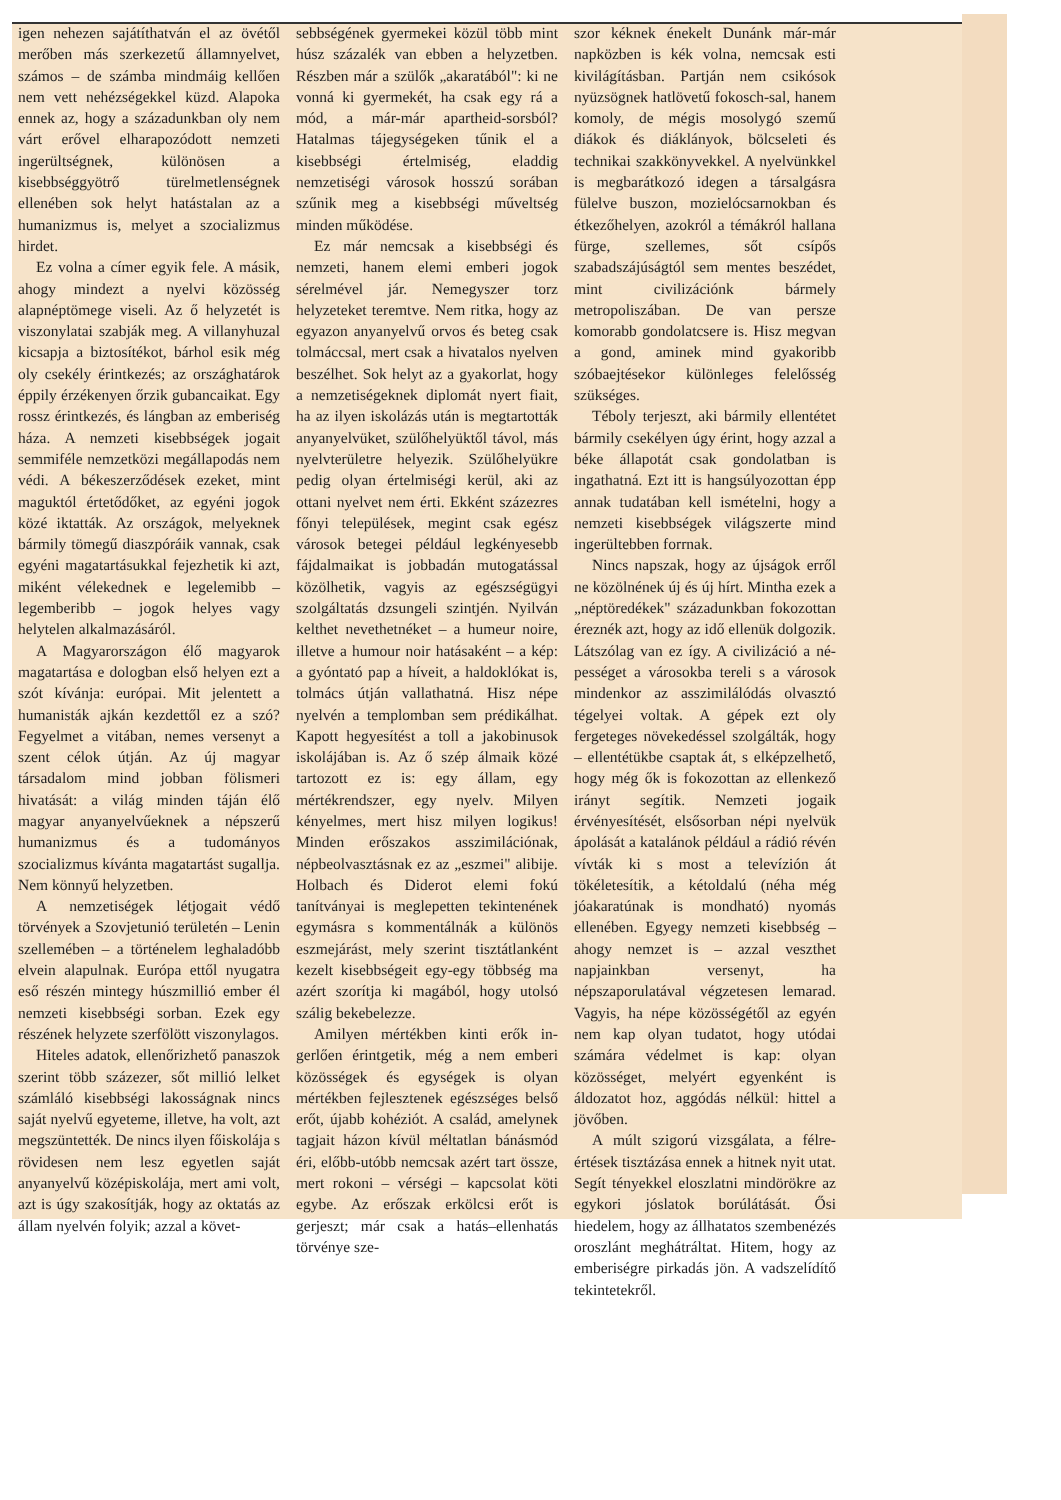igen nehezen sajátíthatván el az övé­től merőben más szerkezetű állam­nyelvet, számos – de számba mind­máig kellően nem vett nehézségek­kel küzd. Alapoka ennek az, hogy a századunkban oly nem várt erővel el­harapozódott nemzeti ingerültség­nek, különösen a kisebbséggyötrő tü­relmetlenségnek ellenében sok helyt hatástalan az a humanizmus is, me­lyet a szocializmus hirdet.
Ez volna a címer egyik fele. A másik, ahogy mindezt a nyelvi kö­zösség alapnéptömege viseli. Az ő helyzetét is viszonylatai szabják meg. A villanyhuzal kicsapja a bizto­sítékot, bárhol esik még oly csekély érintkezés; az országhatárok éppily érzékenyen őrzik gubancaikat. Egy rossz érintkezés, és lángban az embe­riség háza. A nemzeti kisebbségek jogait semmiféle nemzetközi megál­lapodás nem védi. A békeszerződé­sek ezeket, mint maguktól értetődő­ket, az egyéni jogok közé iktatták. Az országok, melyeknek bármily tö­megű diaszpóráik vannak, csak egyé­ni magatartásukkal fejezhetik ki azt, miként vélekednek e legelemibb – legemberibb – jogok helyes vagy helytelen alkalmazásáról.
A Magyarországon élő magyarok magatartása e dologban első helyen ezt a szót kívánja: európai. Mit jelen­tett a humanisták ajkán kezdettől ez a szó? Fegyelmet a vitában, nemes versenyt a szent célok útján. Az új magyar társadalom mind jobban föl­ismeri hivatását: a világ minden táján élő magyar anyanyelvűeknek a nép­szerű humanizmus és a tudományos szocializmus kívánta magatartást su­gallja. Nem könnyű helyzetben.
A nemzetiségek létjogait védő törvények a Szovjetunió területén – Lenin szellemében – a történelem leghaladóbb elvein alapulnak. Euró­pa ettől nyugatra eső részén mintegy húszmillió ember él nemzeti kisebb­ségi sorban. Ezek egy részének hely­zete szerfölött viszonylagos.
Hiteles adatok, ellenőrizhető pa­naszok szerint több százezer, sőt mil­lió lelket számláló kisebbségi lakos­ságnak nincs saját nyelvű egyeteme, illetve, ha volt, azt megszüntették. De nincs ilyen főiskolája s rövidesen nem lesz egyetlen saját anyanyelvű középiskolája, mert ami volt, azt is úgy szakosítják, hogy az oktatás az állam nyelvén folyik; azzal a követ-
sebbségének gyermekei közül több mint húsz százalék van ebben a hely­zetben. Részben már a szülők „akara­tából": ki ne vonná ki gyermekét, ha csak egy rá a mód, a már-már apart­heid-sorsból? Hatalmas tájegysége­ken tűnik el a kisebbségi értelmiség, eladdig nemzetiségi városok hosszú sorában szűnik meg a kisebbségi mű­veltség minden működése.
Ez már nemcsak a kisebbségi és nemzeti, hanem elemi emberi jogok sérelmével jár. Nemegyszer torz helyzeteket teremtve. Nem ritka, hogy az egyazon anyanyelvű orvos és beteg csak tolmáccsal, mert csak a hivatalos nyelven beszélhet. Sok helyt az a gyakorlat, hogy a nemzeti­ségeknek diplomát nyert fiait, ha az ilyen iskolázás után is megtartották anyanyelvüket, szülőhelyüktől távol, más nyelvterületre helyezik. Szülő­helyükre pedig olyan értelmiségi ke­rül, aki az ottani nyelvet nem érti. Ekként százezres főnyi települések, megint csak egész városok betegei például legkényesebb fájdalmaikat is jobbadán mutogatással közölhetik, vagyis az egészségügyi szolgáltatás dzsungeli szintjén. Nyilván kelthet nevethetnéket – a humeur noire, illet­ve a humour noir hatásaként – a kép: a gyóntató pap a híveit, a haldoklókat is, tolmács útján vallathatná. Hisz népe nyelvén a templomban sem pré­dikálhat. Kapott hegyesítést a toll a jakobinusok iskolájában is. Az ő szép álmaik közé tartozott ez is: egy állam, egy mértékrendszer, egy nyelv. Milyen kényelmes, mert hisz milyen logikus! Minden erőszakos asszimilációnak, népbeolvasztásnak ez az „eszmei" alibije. Holbach és Diderot elemi fokú tanítványai is meglepetten tekintenének egymásra s kommentálnák a különös eszmejá­rást, mely szerint tisztátlanként ke­zelt kisebbségeit egy-egy többség ma azért szorítja ki magából, hogy utol­só szálig bekebelezze.
Amilyen mértékben kinti erők in­gerlően érintgetik, még a nem embe­ri közösségek és egységek is olyan mértékben fejlesztenek egészséges belső erőt, újabb kohéziót. A család, amelynek tagjait házon kívül méltat­lan bánásmód éri, előbb-utóbb nem­csak azért tart össze, mert rokoni – vérségi – kapcsolat köti egybe. Az erőszak erkölcsi erőt is gerjeszt; már csak a hatás–ellenhatás törvénye sze-
szor kéknek énekelt Dunánk már-már napközben is kék volna, nemcsak esti kivilágításban. Partján nem csikósok nyüzsögnek hatlövetű fokosch-sal, hanem komoly, de mégis mosolygó szemű diákok és diáklányok, bölcse­leti és technikai szakkönyvekkel. A nyelvünkkel is megbarátkozó idegen a társalgásra fülelve buszon, mozieló­csarnokban és étkezőhelyen, azokról a témákról hallana fürge, szellemes, sőt csípős szabadszájúságtól sem mentes beszédet, mint civilizációnk bármely metropoliszában. De van persze komorabb gondolatcsere is. Hisz megvan a gond, aminek mind gyakoribb szóbaejtésekor különleges felelősség szükséges.
Téboly terjeszt, aki bármily el­lentétet bármily csekélyen úgy érint, hogy azzal a béke állapotát csak gon­dolatban is ingathatná. Ezt itt is hangsúlyozottan épp annak tudatá­ban kell ismételni, hogy a nemzeti kisebbségek világszerte mind inge­rültebben forrnak.
Nincs napszak, hogy az újságok erről ne közölnének új és új hírt. Mintha ezek a „néptöredékek" száza­dunkban fokozottan éreznék azt, hogy az idő ellenük dolgozik. Lát­szólag van ez így. A civilizáció a né­pességet a városokba tereli s a váro­sok mindenkor az asszimilálódás ol­vasztó tégelyei voltak. A gépek ezt oly fergeteges növekedéssel szolgál­ták, hogy – ellentétükbe csaptak át, s elképzelhető, hogy még ők is foko­zottan az ellenkező irányt segítik. Nemzeti jogaik érvényesítését, első­sorban népi nyelvük ápolását a kata­lánok például a rádió révén vívták ki s most a televízión át tökéletesítik, a kétoldalú (néha még jóakaratúnak is mondható) nyomás ellenében. Egy­egy nemzeti kisebbség – ahogy nem­zet is – azzal veszthet napjainkban versenyt, ha népszaporulatával vég­zetesen lemarad. Vagyis, ha népe kö­zösségétől az egyén nem kap olyan tudatot, hogy utódai számára védel­met is kap: olyan közösséget, me­lyért egyenként is áldozatot hoz, ag­gódás nélkül: hittel a jövőben.
A múlt szigorú vizsgálata, a félre­értések tisztázása ennek a hitnek nyit utat. Segít tényekkel eloszlatni mind­örökre az egykori jóslatok borúlátá­sát. Ősi hiedelem, hogy az állhatatos szembenézés oroszlánt meghátráltat. Hitem, hogy az emberiségre pirkadás jön. A vadszelídítő tekintetekről.